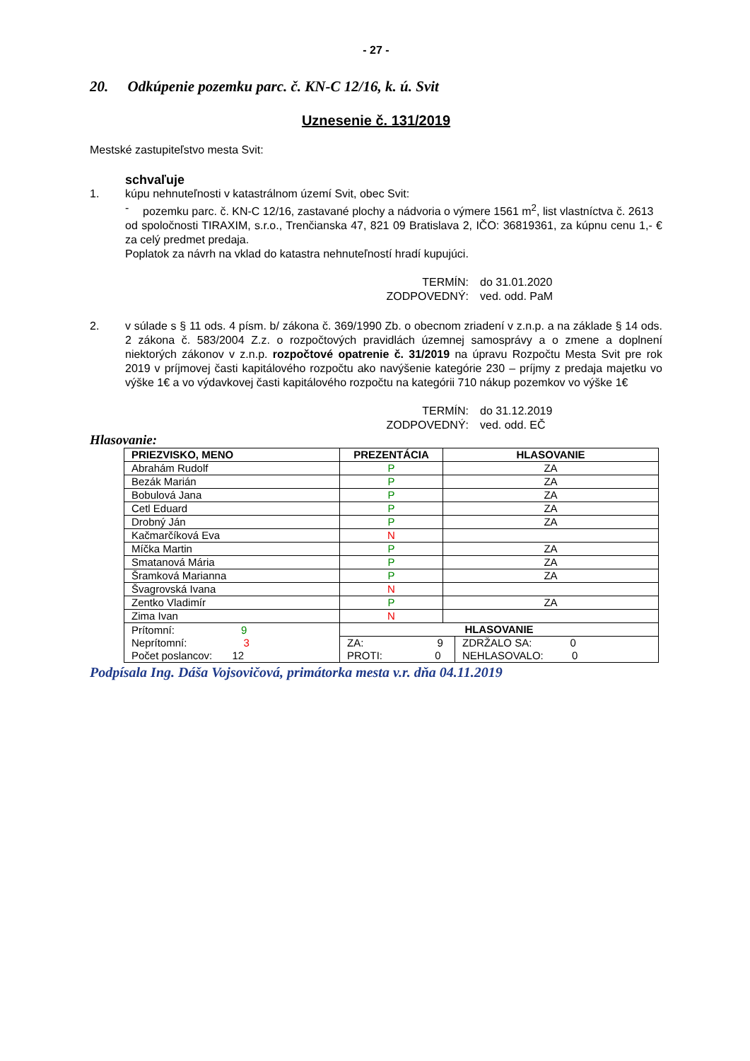- 27 -
20. Odkúpenie pozemku parc. č. KN-C 12/16, k. ú. Svit
Uznesenie č. 131/2019
Mestské zastupiteľstvo mesta Svit:
schvaľuje
1.
kúpu nehnuteľnosti v katastrálnom území Svit, obec Svit:
-
pozemku parc. č. KN-C 12/16, zastavané plochy a nádvoria o výmere 1561 m<sup>2</sup>, list vlastníctva č. 2613
od spoločnosti TIRAXIM, s.r.o., Trenčianska 47, 821 09 Bratislava 2, IČO: 36819361, za kúpnu cenu 1,- € za celý predmet predaja.
Poplatok za návrh na vklad do katastra nehnuteľností hradí kupujúci.
TERMÍN:
do 31.01.2020
ZODPOVEDNÝ:
ved. odd. PaM
2.
v súlade s § 11 ods. 4 písm. b/ zákona č. 369/1990 Zb. o obecnom zriadení v z.n.p. a na základe § 14 ods. 2 zákona č. 583/2004 Z.z. o rozpočtových pravidlách územnej samosprávy a o zmene a doplnení niektorých zákonov v z.n.p. rozpočtové opatrenie č. 31/2019 na úpravu Rozpočtu Mesta Svit pre rok 2019 v príjmovej časti kapitálového rozpočtu ako navýšenie kategórie 230 – príjmy z predaja majetku vo výške 1€ a vo výdavkovej časti kapitálového rozpočtu na kategórii 710 nákup pozemkov vo výške 1€
TERMÍN:
do 31.12.2019
ZODPOVEDNÝ:
ved. odd. EČ
Hlasovanie:
| PRIEZVISKO, MENO | PREZENTÁCIA | HLASOVANIE | |
| --- | --- | --- | --- |
| Abrahám Rudolf | P | ZA | |
| Bezák Marián | P | ZA | |
| Bobulová Jana | P | ZA | |
| Cetl Eduard | P | ZA | |
| Drobný Ján | P | ZA | |
| Kačmarčíková Eva | N | | |
| Míčka Martin | P | ZA | |
| Smatanová Mária | P | ZA | |
| Šramková Marianna | P | ZA | |
| Švagrovská Ivana | N | | |
| Zentko Vladimír | P | ZA | |
| Zima Ivan | N | | |
| Prítomní: 9 Neprítomní: 3 Počet poslancov: 12 | HLASOVANIE | | |
| | ZA: 9 PROTI: 0 | | ZDRŽALO SA: 0 NEHLASOVALO: 0 |
Podpísala Ing. Dáša Vojsovičová, primátorka mesta v.r. dňa 04.11.2019